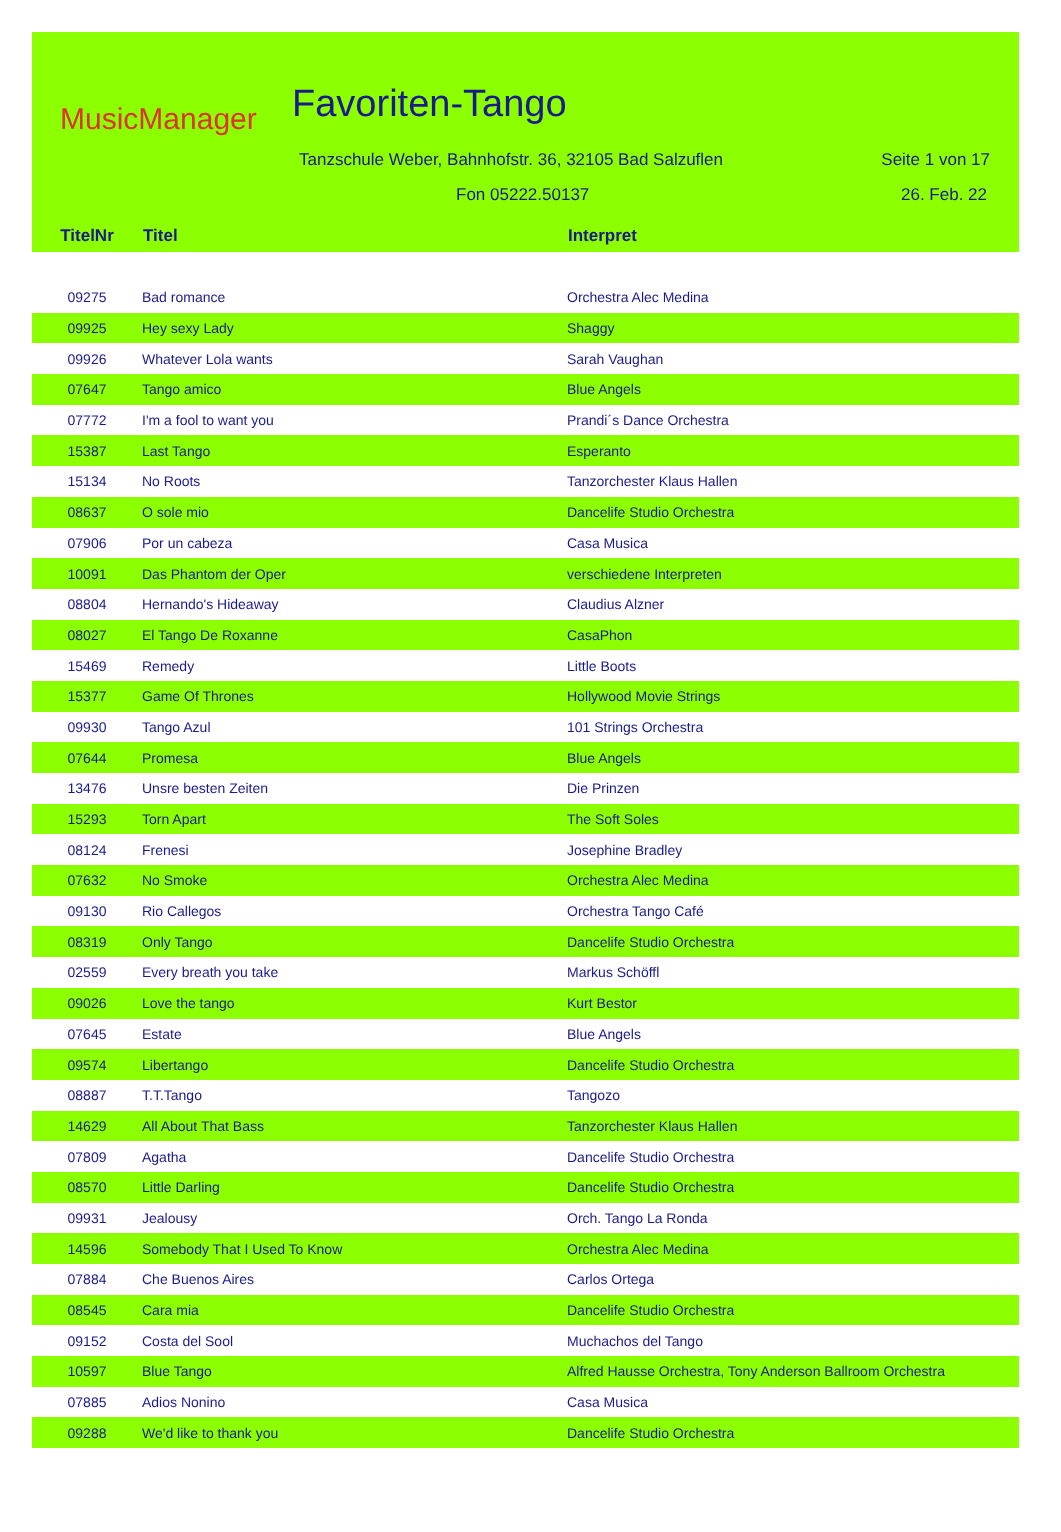MusicManager Favoriten-Tango
Tanzschule Weber, Bahnhofstr. 36, 32105 Bad Salzuflen
Seite 1 von 17
Fon 05222.50137 26. Feb. 22
| TitelNr | Titel | Interpret |
| --- | --- | --- |
| 09275 | Bad romance | Orchestra Alec Medina |
| 09925 | Hey sexy Lady | Shaggy |
| 09926 | Whatever Lola wants | Sarah Vaughan |
| 07647 | Tango amico | Blue Angels |
| 07772 | I'm a fool to want you | Prandi´s Dance Orchestra |
| 15387 | Last Tango | Esperanto |
| 15134 | No Roots | Tanzorchester Klaus Hallen |
| 08637 | O sole mio | Dancelife Studio Orchestra |
| 07906 | Por un cabeza | Casa Musica |
| 10091 | Das Phantom der Oper | verschiedene Interpreten |
| 08804 | Hernando's Hideaway | Claudius Alzner |
| 08027 | El Tango De Roxanne | CasaPhon |
| 15469 | Remedy | Little Boots |
| 15377 | Game Of Thrones | Hollywood Movie Strings |
| 09930 | Tango Azul | 101 Strings Orchestra |
| 07644 | Promesa | Blue Angels |
| 13476 | Unsre besten Zeiten | Die Prinzen |
| 15293 | Torn Apart | The Soft Soles |
| 08124 | Frenesi | Josephine Bradley |
| 07632 | No Smoke | Orchestra Alec Medina |
| 09130 | Rio Callegos | Orchestra Tango Café |
| 08319 | Only Tango | Dancelife Studio Orchestra |
| 02559 | Every breath you take | Markus Schöffl |
| 09026 | Love the tango | Kurt Bestor |
| 07645 | Estate | Blue Angels |
| 09574 | Libertango | Dancelife Studio Orchestra |
| 08887 | T.T.Tango | Tangozo |
| 14629 | All About That Bass | Tanzorchester Klaus Hallen |
| 07809 | Agatha | Dancelife Studio Orchestra |
| 08570 | Little Darling | Dancelife Studio Orchestra |
| 09931 | Jealousy | Orch. Tango La Ronda |
| 14596 | Somebody That I Used To Know | Orchestra Alec Medina |
| 07884 | Che Buenos Aires | Carlos Ortega |
| 08545 | Cara mia | Dancelife Studio Orchestra |
| 09152 | Costa del Sool | Muchachos del Tango |
| 10597 | Blue Tango | Alfred Hausse Orchestra, Tony Anderson Ballroom Orchestra |
| 07885 | Adios Nonino | Casa Musica |
| 09288 | We'd like to thank you | Dancelife Studio Orchestra |